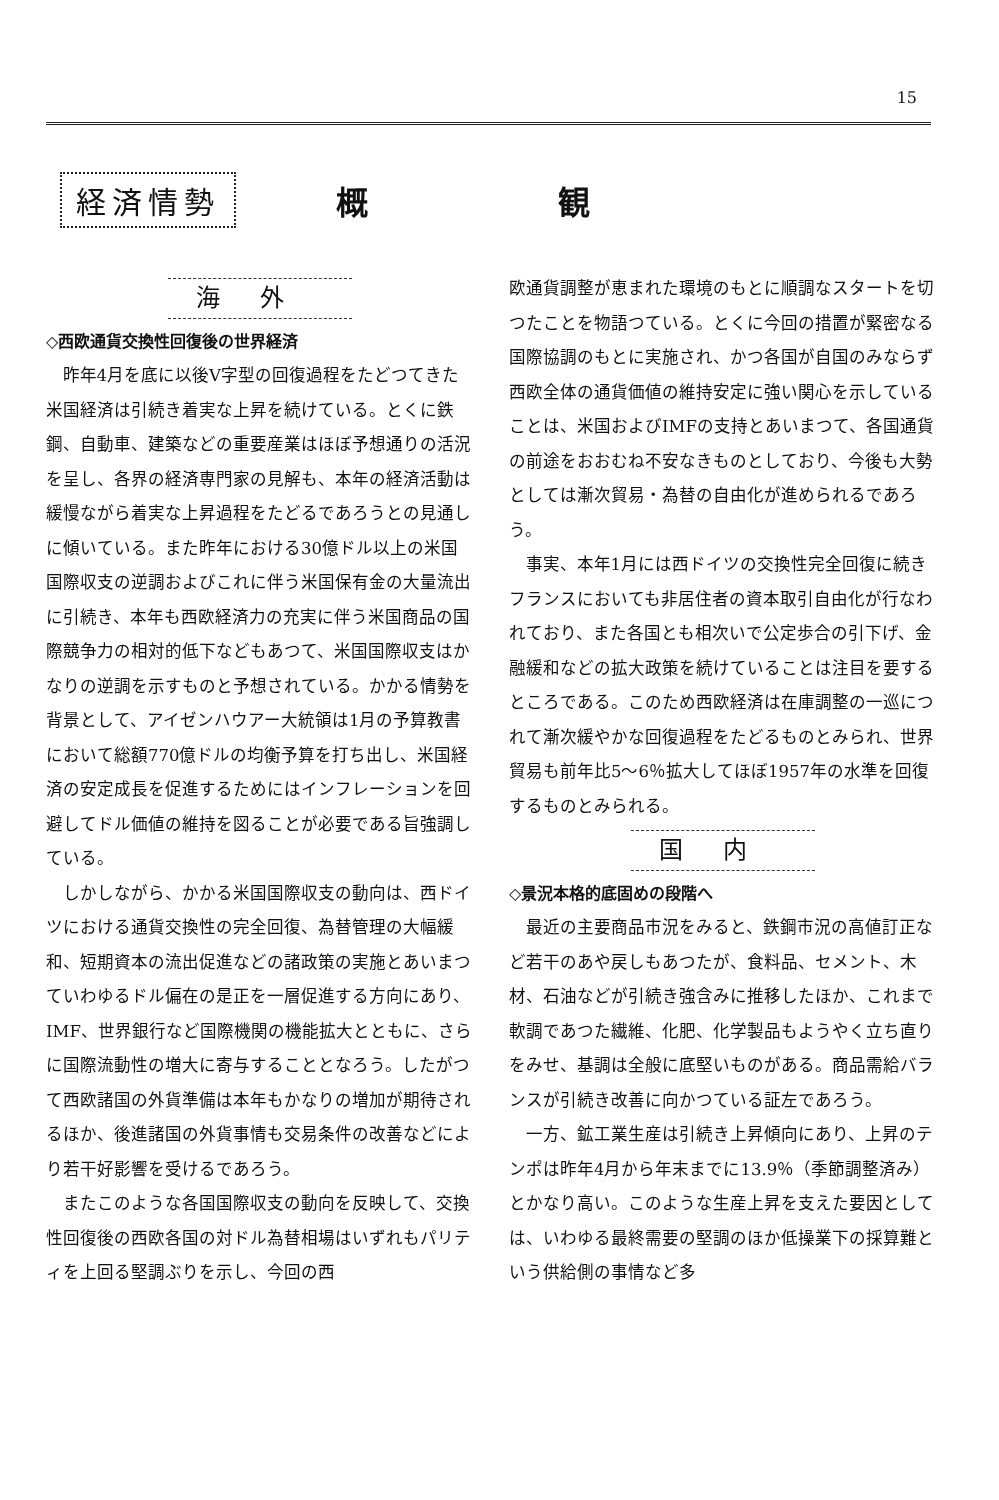15
経済情勢
概 観
海外
◇西欧通貨交換性回復後の世界経済
昨年4月を底に以後V字型の回復過程をたどつてきた米国経済は引続き着実な上昇を続けている。とくに鉄鋼、自動車、建築などの重要産業はほぼ予想通りの活況を呈し、各界の経済専門家の見解も、本年の経済活動は緩慢ながら着実な上昇過程をたどるであろうとの見通しに傾いている。また昨年における30億ドル以上の米国国際収支の逆調およびこれに伴う米国保有金の大量流出に引続き、本年も西欧経済力の充実に伴う米国商品の国際競争力の相対的低下などもあつて、米国国際収支はかなりの逆調を示すものと予想されている。かかる情勢を背景として、アイゼンハウアー大統領は1月の予算教書において総額770億ドルの均衡予算を打ち出し、米国経済の安定成長を促進するためにはインフレーションを回避してドル価値の維持を図ることが必要である旨強調している。
しかしながら、かかる米国国際収支の動向は、西ドイツにおける通貨交換性の完全回復、為替管理の大幅緩和、短期資本の流出促進などの諸政策の実施とあいまつていわゆるドル偏在の是正を一層促進する方向にあり、IMF、世界銀行など国際機関の機能拡大とともに、さらに国際流動性の増大に寄与することとなろう。したがつて西欧諸国の外貨準備は本年もかなりの増加が期待されるほか、後進諸国の外貨事情も交易条件の改善などにより若干好影響を受けるであろう。
またこのような各国国際収支の動向を反映して、交換性回復後の西欧各国の対ドル為替相場はいずれもパリティを上回る堅調ぶりを示し、今回の西
欧通貨調整が恵まれた環境のもとに順調なスタートを切つたことを物語つている。とくに今回の措置が緊密なる国際協調のもとに実施され、かつ各国が自国のみならず西欧全体の通貨価値の維持安定に強い関心を示していることは、米国およびIMFの支持とあいまつて、各国通貨の前途をおおむね不安なきものとしており、今後も大勢としては漸次貿易・為替の自由化が進められるであろう。
事実、本年1月には西ドイツの交換性完全回復に続きフランスにおいても非居住者の資本取引自由化が行なわれており、また各国とも相次いで公定歩合の引下げ、金融緩和などの拡大政策を続けていることは注目を要するところである。このため西欧経済は在庫調整の一巡につれて漸次緩やかな回復過程をたどるものとみられ、世界貿易も前年比5～6％拡大してほぼ1957年の水準を回復するものとみられる。
国内
◇景況本格的底固めの段階へ
最近の主要商品市況をみると、鉄鋼市況の高値訂正など若干のあや戻しもあつたが、食料品、セメント、木材、石油などが引続き強含みに推移したほか、これまで軟調であつた繊維、化肥、化学製品もようやく立ち直りをみせ、基調は全般に底堅いものがある。商品需給バランスが引続き改善に向かつている証左であろう。
一方、鉱工業生産は引続き上昇傾向にあり、上昇のテンポは昨年4月から年末までに13.9％（季節調整済み）とかなり高い。このような生産上昇を支えた要因としては、いわゆる最終需要の堅調のほか低操業下の採算難という供給側の事情など多